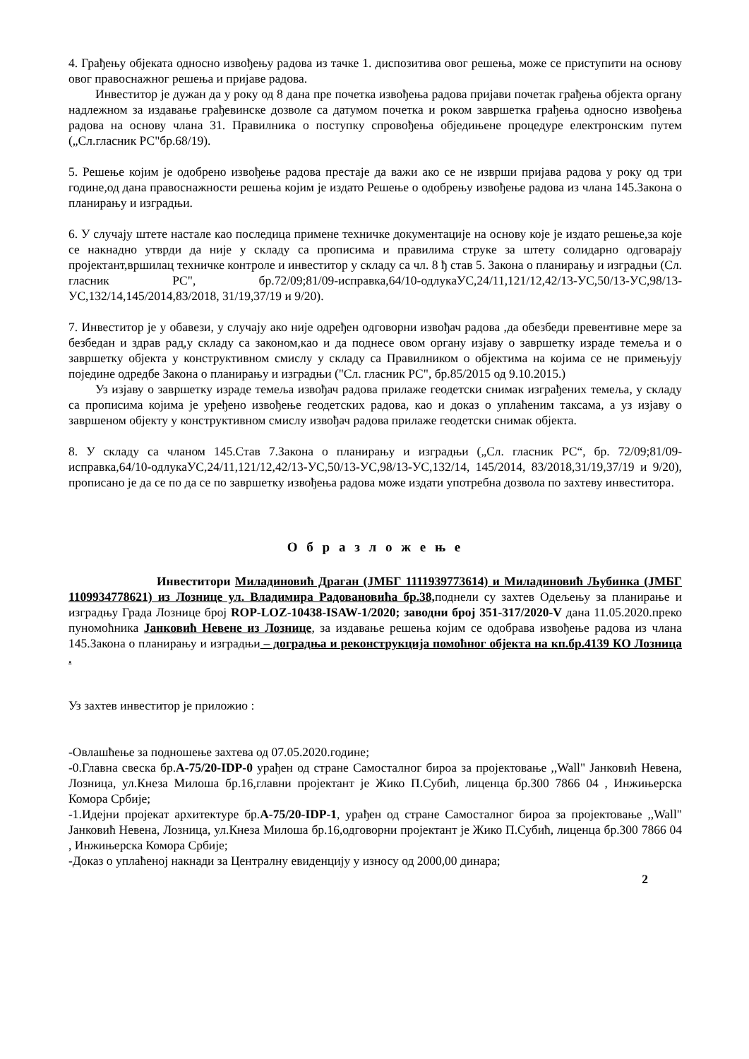4. Грађењу објеката односно извођењу радова из тачке 1. диспозитива овог решења, може се приступити на основу овог правоснажног решења и пријаве радова.
Инвеститор је дужан да у року од 8 дана пре почетка извођења радова пријави почетак грађења објекта органу надлежном за издавање грађевинске дозволе са датумом почетка и роком завршетка грађења односно извођења радова на основу члана 31. Правилника о поступку спровођења обједињене процедуре електронским путем („Сл.гласник РС"бр.68/19).
5. Решење којим је одобрено извођење радова престаје да важи ако се не изврши пријава радова у року од три године,од дана правоснажности решења којим је издато Решење о одобрењу извођење радова из члана 145.Закона о планирању и изградњи.
6. У случају штете настале као последица примене техничке документације на основу које је издато решење,за које се накнадно утврди да није у складу са прописима и правилима струке за штету солидарно одговарају пројектант,вршилац техничке контроле и инвеститор у складу са чл. 8 ђ став 5. Закона о планирању и изградњи (Сл. гласник РС", бр.72/09;81/09-исправка,64/10-одлукаУС,24/11,121/12,42/13-УС,50/13-УС,98/13-УС,132/14,145/2014,83/2018, 31/19,37/19 и 9/20).
7. Инвеститор је у обавези, у случају ако није одређен одговорни извођач радова ,да обезбеди превентивне мере за безбедан и здрав рад,у складу са законом,као и да поднесе овом органу изјаву о завршетку израде темеља и о завршетку објекта у конструктивном смислу у складу са Правилником о објектима на којима се не примењују поједине одредбе Закона о планирању и изградњи ("Сл. гласник РС", бр.85/2015 од 9.10.2015.)
Уз изјаву о завршетку израде темеља извођач радова прилаже геодетски снимак изграђених темеља, у складу са прописима којима је уређено извођење геодетских радова, као и доказ о уплаћеним таксама, а уз изјаву о завршеном објекту у конструктивном смислу извођач радова прилаже геодетски снимак објекта.
8. У складу са чланом 145.Став 7.Закона о планирању и изградњи („Сл. гласник РС“, бр. 72/09;81/09-исправка,64/10-одлукаУС,24/11,121/12,42/13-УС,50/13-УС,98/13-УС,132/14, 145/2014, 83/2018,31/19,37/19 и 9/20), прописано је да се по да се по завршетку извођења радова може издати употребна дозвола по захтеву инвеститора.
О б р а з л о ж е њ е
Инвеститори Миладиновић Драган (ЈМБГ 1111939773614) и Миладиновић Љубинка (ЈМБГ 1109934778621) из Лознице ул. Владимира Радовановића бр.38, поднели су захтев Одељењу за планирање и изградњу Града Лознице број ROP-LOZ-10438-ISAW-1/2020; заводни број 351-317/2020-V дана 11.05.2020.преко пуномоћника Јанковић Невене из Лознице, за издавање решења којим се одобрава извођење радова из члана 145.Закона о планирању и изградњи – доградња и реконструкција помоћног објекта на кп.бр.4139 КО Лозница .
Уз захтев инвеститор је приложио :
-Овлашћење за подношење захтева од 07.05.2020.године;
-0.Главна свеска бр.А-75/20-IDP-0 урађен од стране Самосталног бироа за пројектовање ,,Wall" Јанковић Невена, Лозница, ул.Кнеза Милоша бр.16,главни пројектант је Жико П.Субић, лиценца бр.300 7866 04 , Инжињерска Комора Србије;
-1.Идејни пројекат архитектуре бр.А-75/20-IDP-1, урађен од стране Самосталног бироа за пројектовање ,,Wall" Јанковић Невена, Лозница, ул.Кнеза Милоша бр.16,одговорни пројектант је Жико П.Субић, лиценца бр.300 7866 04 , Инжињерска Комора Србије;
-Доказ о уплаћеној накнади за Централну евиденцију у износу од 2000,00 динара;
2